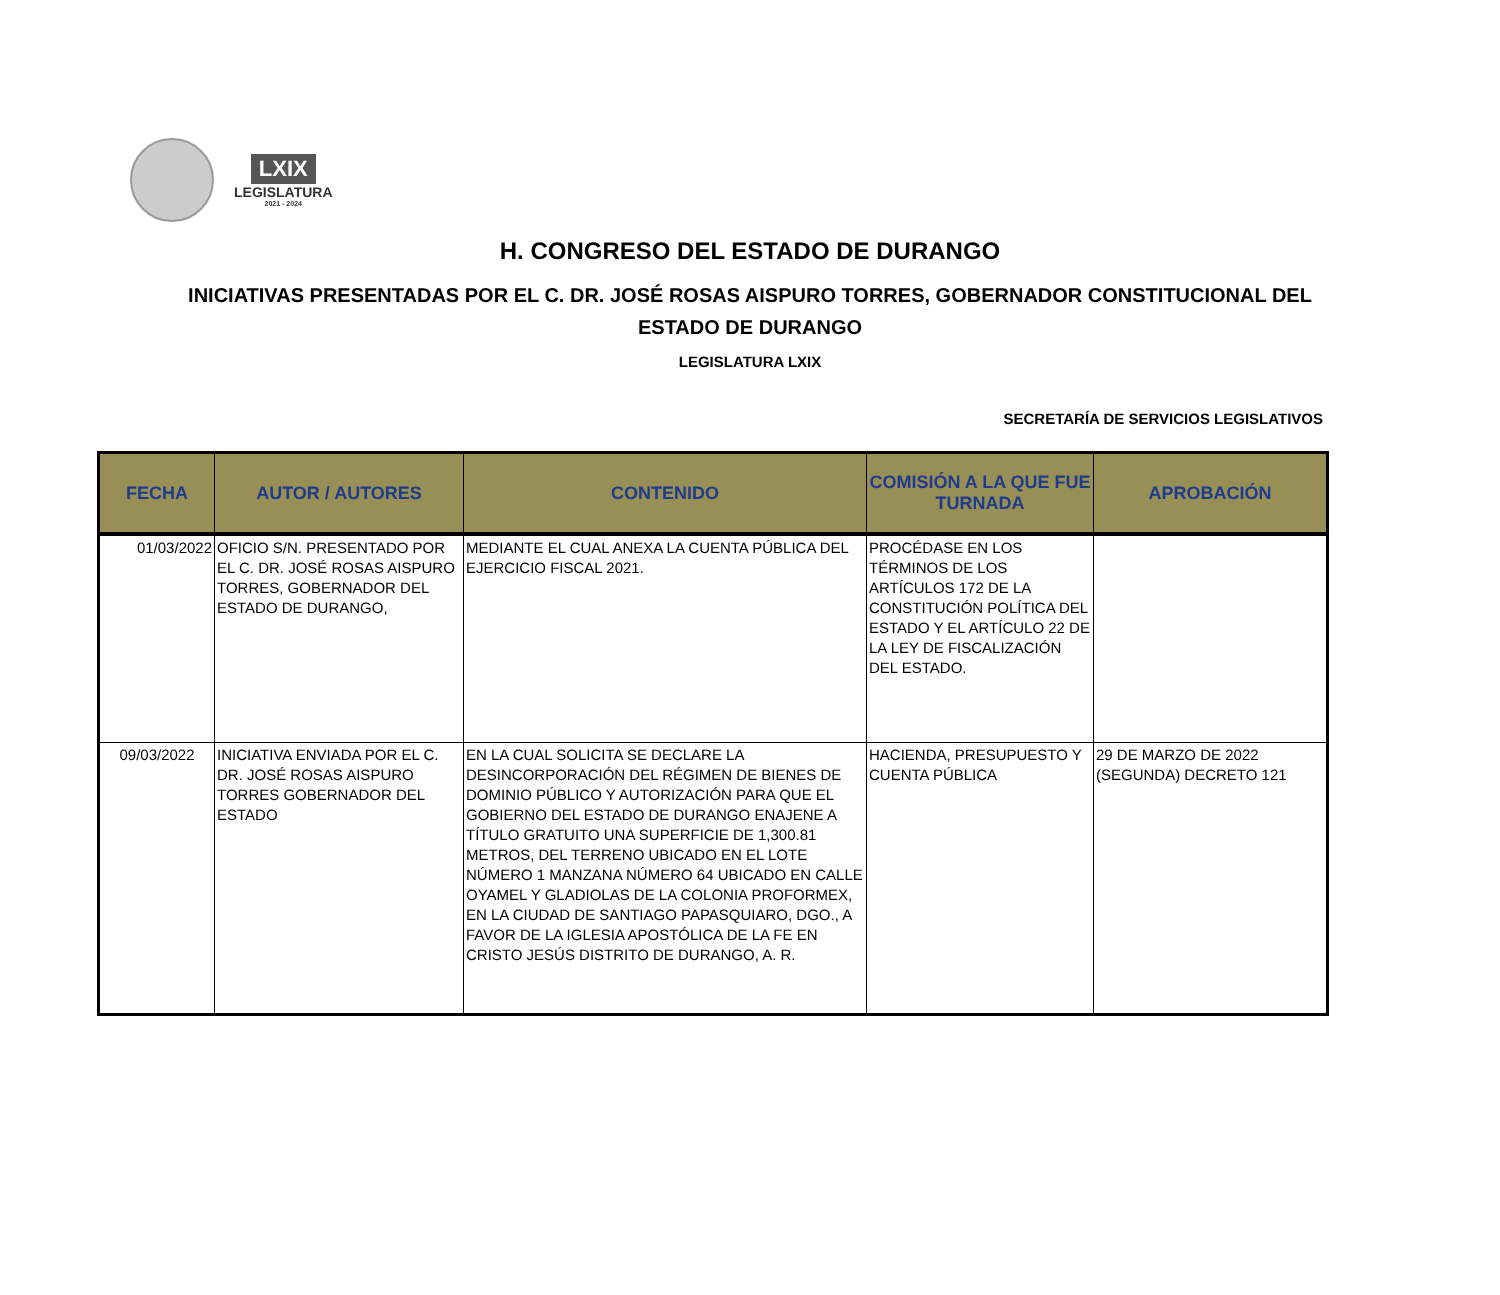LXIX
LEGISLATURA
2021 - 2024
H. CONGRESO DEL ESTADO DE DURANGO
INICIATIVAS PRESENTADAS POR EL C. DR. JOSÉ ROSAS AISPURO TORRES, GOBERNADOR CONSTITUCIONAL DEL
ESTADO DE DURANGO
LEGISLATURA LXIX
SECRETARÍA DE SERVICIOS LEGISLATIVOS
| FECHA | AUTOR / AUTORES | CONTENIDO | COMISIÓN A LA QUE FUE TURNADA | APROBACIÓN |
| --- | --- | --- | --- | --- |
| 01/03/2022 | OFICIO S/N. PRESENTADO POR EL C. DR. JOSÉ ROSAS AISPURO TORRES, GOBERNADOR DEL ESTADO DE DURANGO, | MEDIANTE EL CUAL ANEXA LA CUENTA PÚBLICA DEL EJERCICIO FISCAL 2021. | PROCÉDASE EN LOS TÉRMINOS DE LOS ARTÍCULOS 172 DE LA CONSTITUCIÓN POLÍTICA DEL ESTADO Y EL ARTÍCULO 22 DE LA LEY DE FISCALIZACIÓN DEL ESTADO. | |
| 09/03/2022 | INICIATIVA ENVIADA POR EL C. DR. JOSÉ ROSAS AISPURO TORRES GOBERNADOR DEL ESTADO | EN LA CUAL SOLICITA SE DECLARE LA DESINCORPORACIÓN DEL RÉGIMEN DE BIENES DE DOMINIO PÚBLICO Y AUTORIZACIÓN PARA QUE EL GOBIERNO DEL ESTADO DE DURANGO ENAJENE A TÍTULO GRATUITO UNA SUPERFICIE DE 1,300.81 METROS, DEL TERRENO UBICADO EN EL LOTE NÚMERO 1 MANZANA NÚMERO 64 UBICADO EN CALLE OYAMEL Y GLADIOLAS DE LA COLONIA PROFORMEX, EN LA CIUDAD DE SANTIAGO PAPASQUIARO, DGO., A FAVOR DE LA IGLESIA APOSTÓLICA DE LA FE EN CRISTO JESÚS DISTRITO DE DURANGO, A. R. | HACIENDA, PRESUPUESTO Y CUENTA PÚBLICA | 29 DE MARZO DE 2022 (SEGUNDA) DECRETO 121 |